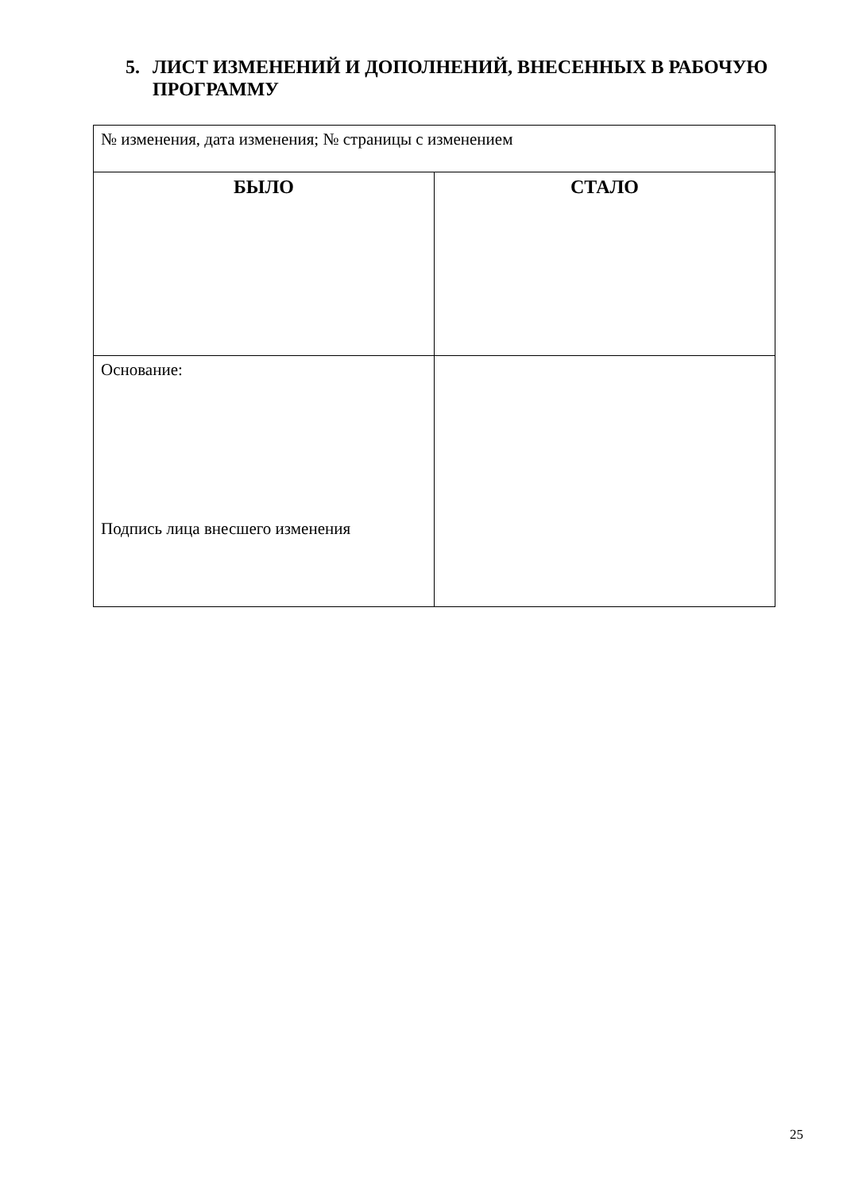5. ЛИСТ ИЗМЕНЕНИЙ И ДОПОЛНЕНИЙ, ВНЕСЕННЫХ В РАБОЧУЮ
ПРОГРАММУ
| № изменения, дата изменения; № страницы с изменением | |
| БЫЛО | СТАЛО |
| Основание: Подпись лица внесшего изменения | |
25